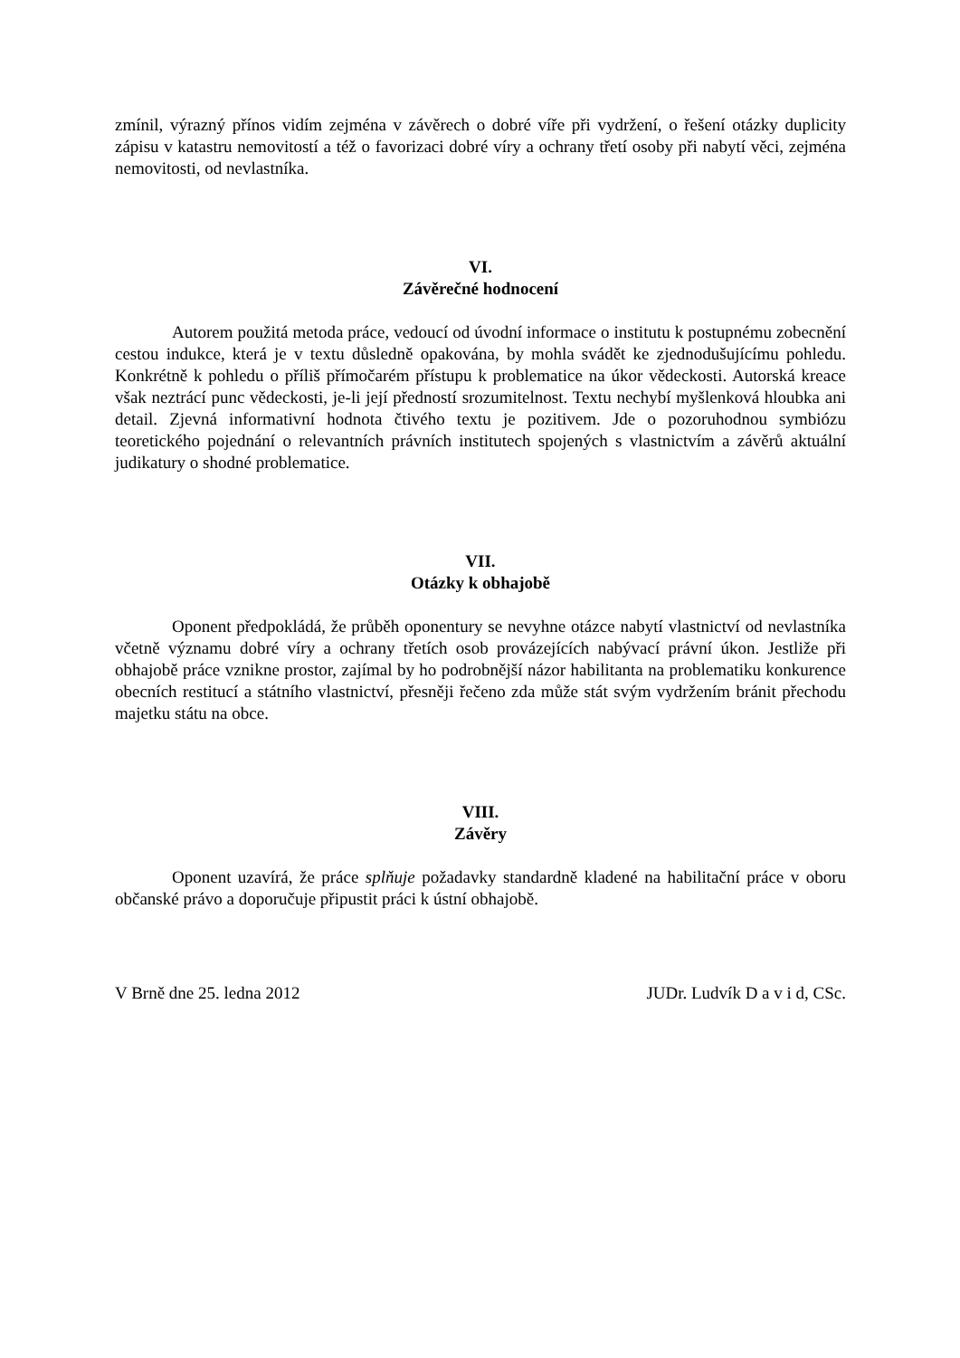zmínil, výrazný přínos vidím zejména v závěrech o dobré víře při vydržení, o řešení otázky duplicity zápisu v katastru nemovitostí a též o favorizaci dobré víry a ochrany třetí osoby při nabytí věci, zejména nemovitosti, od nevlastníka.
VI.
Závěrečné hodnocení
Autorem použitá metoda práce, vedoucí od úvodní informace o institutu k postupnému zobecnění cestou indukce, která je v textu důsledně opakována, by mohla svádět ke zjednodušujícímu pohledu. Konkrétně k pohledu o příliš přímočarém přístupu k problematice na úkor vědeckosti. Autorská kreace však neztrácí punc vědeckosti, je-li její předností srozumitelnost. Textu nechybí myšlenková hloubka ani detail. Zjevná informativní hodnota čtivého textu je pozitivem. Jde o pozoruhodnou symbiózu teoretického pojednání o relevantních právních institutech spojených s vlastnictvím a závěrů aktuální judikatury o shodné problematice.
VII.
Otázky k obhajobě
Oponent předpokládá, že průběh oponentury se nevyhne otázce nabytí vlastnictví od nevlastníka včetně významu dobré víry a ochrany třetích osob provázejících nabývací právní úkon. Jestliže při obhajobě práce vznikne prostor, zajímal by ho podrobnější názor habilitanta na problematiku konkurence obecních restitucí a státního vlastnictví, přesněji řečeno zda může stát svým vydržením bránit přechodu majetku státu na obce.
VIII.
Závěry
Oponent uzavírá, že práce splňuje požadavky standardně kladené na habilitační práce v oboru občanské právo a doporučuje připustit práci k ústní obhajobě.
V Brně dne 25. ledna 2012 JUDr. Ludvík D a v i d, CSc.